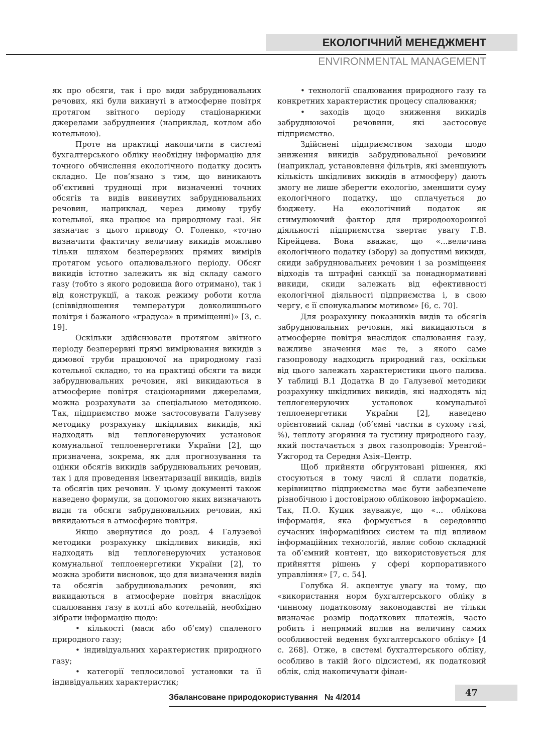ЕКОЛОГІЧНИЙ МЕНЕДЖМЕНТ
ENVIRONMENTAL MANAGEMENT
як про обсяги, так і про види забруднювальних речових, які були викинуті в атмосферне повітря протягом звітного періоду стаціонарними джерелами забруднення (наприклад, котлом або котельною).
Проте на практиці накопичити в системі бухгалтерського обліку необхідну інформацію для точного обчислення екологічного податку досить складно. Це пов’язано з тим, що виникають об’єктивні труднощі при визначенні точних обсягів та видів викинутих забруднювальних речовин, наприклад, через димову трубу котельної, яка працює на природному газі. Як зазначає з цього приводу О. Голенко, «точно визначити фактичну величину викидів можливо тільки шляхом безперервних прямих вимірів протягом усього опалювального періоду. Обсяг викидів істотно залежить як від складу самого газу (тобто з якого родовища його отримано), так і від конструкції, а також режиму роботи котла (співвідношення температури довколишнього повітря і бажаного «градуса» в приміщенні)» [3, с. 19].
Оскільки здійснювати протягом звітного періоду безперервні прямі вимірювання викидів з димової труби працюючої на природному газі котельної складно, то на практиці обсяги та види забруднювальних речовин, які викидаються в атмосферне повітря стаціонарними джерелами, можна розрахувати за спеціальною методикою. Так, підприємство може застосовувати Галузеву методику розрахунку шкідливих викидів, які надходять від теплогенеруючих установок комунальної теплоенергетики України [2], що призначена, зокрема, як для прогнозування та оцінки обсягів викидів забруднювальних речовин, так і для проведення інвентаризації викидів, видів та обсягів цих речовин. У цьому документі також наведено формули, за допомогою яких визначають види та обсяги забруднювальних речовин, які викидаються в атмосферне повітря.
Якщо звернутися до розд. 4 Галузевої методики розрахунку шкідливих викидів, які надходять від теплогенеруючих установок комунальної теплоенергетики України [2], то можна зробити висновок, що для визначення видів та обсягів забруднювальних речовин, які викидаються в атмосферне повітря внаслідок спалювання газу в котлі або котельній, необхідно зібрати інформацію щодо:
• кількості (маси або об’єму) спаленого природного газу;
• індивідуальних характеристик природного газу;
• категорії теплосилової установки та її індивідуальних характеристик;
• технології спалювання природного газу та конкретних характеристик процесу спалювання;
• заходів щодо зниження викидів забруднюючої речовини, які застосовує підприємство.
Здійснені підприємством заходи щодо зниження викидів забруднювальної речовини (наприклад, установлення фільтрів, які зменшують кількість шкідливих викидів в атмосферу) дають змогу не лише зберегти екологію, зменшити суму екологічного податку, що сплачується до бюджету. На екологічний податок як стимулюючий фактор для природоохоронної діяльності підприємства звертає увагу Г.В. Кірейцева. Вона вважає, що «...величина екологічного податку (збору) за допустимі викиди, скиди забруднювальних речовин і за розміщення відходів та штрафні санкції за понаднормативні викиди, скиди залежать від ефективності екологічної діяльності підприємства і, в свою чергу, є її спонукальним мотивом» [6, с. 70].
Для розрахунку показників видів та обсягів забруднювальних речовин, які викидаються в атмосферне повітря внаслідок спалювання газу, важливе значення має те, з якого саме газопроводу надходить природний газ, оскільки від цього залежать характеристики цього палива. У таблиці В.1 Додатка В до Галузевої методики розрахунку шкідливих викидів, які надходять від теплогенеруючих установок комунальної теплоенергетики України [2], наведено орієнтовний склад (об’ємні частки в сухому газі, %), теплоту згоряння та густину природного газу, який постачається з двох газопроводів: Уренгой–Ужгород та Середня Азія–Центр.
Щоб прийняти обґрунтовані рішення, які стосуються в тому числі й сплати податків, керівництво підприємства має бути забезпечене різнобічною і достовірною обліковою інформацією. Так, П.О. Куцик зауважує, що «... облікова інформація, яка формується в середовищі сучасних інформаційних систем та під впливом інформаційних технологій, являє собою складний та об’ємний контент, що використовується для прийняття рішень у сфері корпоративного управління» [7, с. 54].
Голубка Я. акцентує увагу на тому, що «використання норм бухгалтерського обліку в чинному податковому законодавстві не тільки визначає розмір податкових платежів, часто робить і непрямий вплив на величину самих особливостей ведення бухгалтерського обліку» [4 с. 268]. Отже, в системі бухгалтерського обліку, особливо в такій його підсистемі, як податковий облік, слід накопичувати фінан-
47
Збалансоване природокористування № 4/2014